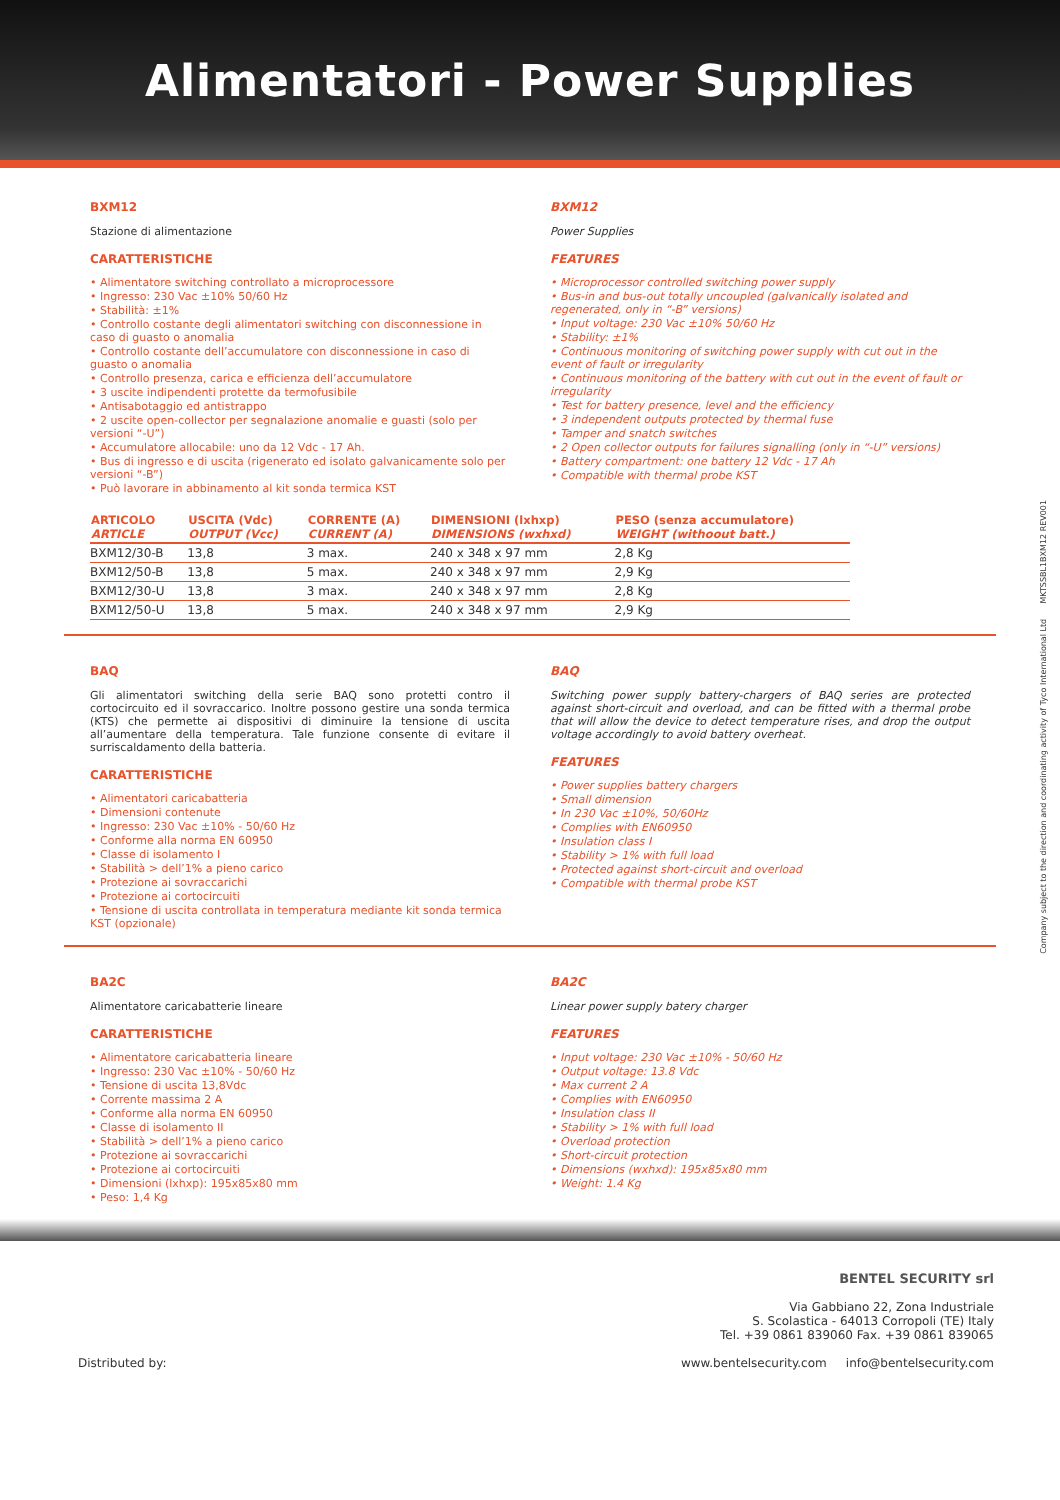Alimentatori - Power Supplies
BXM12
Stazione di alimentazione
CARATTERISTICHE
• Alimentatore switching controllato a microprocessore
• Ingresso: 230 Vac ±10% 50/60 Hz
• Stabilità: ±1%
• Controllo costante degli alimentatori switching con disconnessione in caso di guasto o anomalia
• Controllo costante dell’accumulatore con disconnessione in caso di guasto o anomalia
• Controllo presenza, carica e efficienza dell’accumulatore
• 3 uscite indipendenti protette da termofusibile
• Antisabotaggio ed antistrappo
• 2 uscite open-collector per segnalazione anomalie e guasti (solo per versioni “-U”)
• Accumulatore allocabile: uno da 12 Vdc - 17 Ah.
• Bus di ingresso e di uscita (rigenerato ed isolato galvanicamente solo per versioni “-B”)
• Può lavorare in abbinamento al kit sonda termica KST
BXM12
Power Supplies
FEATURES
• Microprocessor controlled switching power supply
• Bus-in and bus-out totally uncoupled (galvanically isolated and regenerated, only in “-B” versions)
• Input voltage: 230 Vac ±10% 50/60 Hz
• Stability: ±1%
• Continuous monitoring of switching power supply with cut out in the event of fault or irregularity
• Continuous monitoring of the battery with cut out in the event of fault or irregularity
• Test for battery presence, level and the efficiency
• 3 independent outputs protected by thermal fuse
• Tamper and snatch switches
• 2 Open collector outputs for failures signalling (only in “-U” versions)
• Battery compartment: one battery 12 Vdc - 17 Ah
• Compatible with thermal probe KST
| ARTICOLO ARTICLE | USCITA (Vdc) OUTPUT (Vcc) | CORRENTE (A) CURRENT (A) | DIMENSIONI (lxhxp) DIMENSIONS (wxhxd) | PESO (senza accumulatore) WEIGHT (withoout batt.) |
| --- | --- | --- | --- | --- |
| BXM12/30-B | 13,8 | 3 max. | 240 x 348 x 97 mm | 2,8 Kg |
| BXM12/50-B | 13,8 | 5 max. | 240 x 348 x 97 mm | 2,9 Kg |
| BXM12/30-U | 13,8 | 3 max. | 240 x 348 x 97 mm | 2,8 Kg |
| BXM12/50-U | 13,8 | 5 max. | 240 x 348 x 97 mm | 2,9 Kg |
BAQ
Gli alimentatori switching della serie BAQ sono protetti contro il cortocircuito ed il sovraccarico. Inoltre possono gestire una sonda termica (KTS) che permette ai dispositivi di diminuire la tensione di uscita all’aumentare della temperatura. Tale funzione consente di evitare il surriscaldamento della batteria.
CARATTERISTICHE
• Alimentatori caricabatteria
• Dimensioni contenute
• Ingresso: 230 Vac ±10% - 50/60 Hz
• Conforme alla norma EN 60950
• Classe di isolamento I
• Stabilità > dell’1% a pieno carico
• Protezione ai sovraccarichi
• Protezione ai cortocircuiti
• Tensione di uscita controllata in temperatura mediante kit sonda termica KST (opzionale)
BAQ
Switching power supply battery-chargers of BAQ series are protected against short-circuit and overload, and can be fitted with a thermal probe that will allow the device to detect temperature rises, and drop the output voltage accordingly to avoid battery overheat.
FEATURES
• Power supplies battery chargers
• Small dimension
• In 230 Vac ±10%, 50/60Hz
• Complies with EN60950
• Insulation class I
• Stability > 1% with full load
• Protected against short-circuit and overload
• Compatible with thermal probe KST
BA2C
Alimentatore caricabatterie lineare
CARATTERISTICHE
• Alimentatore caricabatteria lineare
• Ingresso: 230 Vac ±10% - 50/60 Hz
• Tensione di uscita 13,8Vdc
• Corrente massima 2 A
• Conforme alla norma EN 60950
• Classe di isolamento II
• Stabilità > dell’1% a pieno carico
• Protezione ai sovraccarichi
• Protezione ai cortocircuiti
• Dimensioni (lxhxp): 195x85x80 mm
• Peso: 1,4 Kg
BA2C
Linear power supply batery charger
FEATURES
• Input voltage: 230 Vac ±10% - 50/60 Hz
• Output voltage: 13.8 Vdc
• Max current 2 A
• Complies with EN60950
• Insulation class II
• Stability > 1% with full load
• Overload protection
• Short-circuit protection
• Dimensions (wxhxd): 195x85x80 mm
• Weight: 1.4 Kg
Distributed by:
BENTEL SECURITY srl
Via Gabbiano 22, Zona Industriale
S. Scolastica - 64013 Corropoli (TE) Italy
Tel. +39 0861 839060 Fax. +39 0861 839065
www.bentelsecurity.com info@bentelsecurity.com
Company subject to the direction and coordinating activity of Tyco International Ltd MKTSSBL1BXM12 REV001